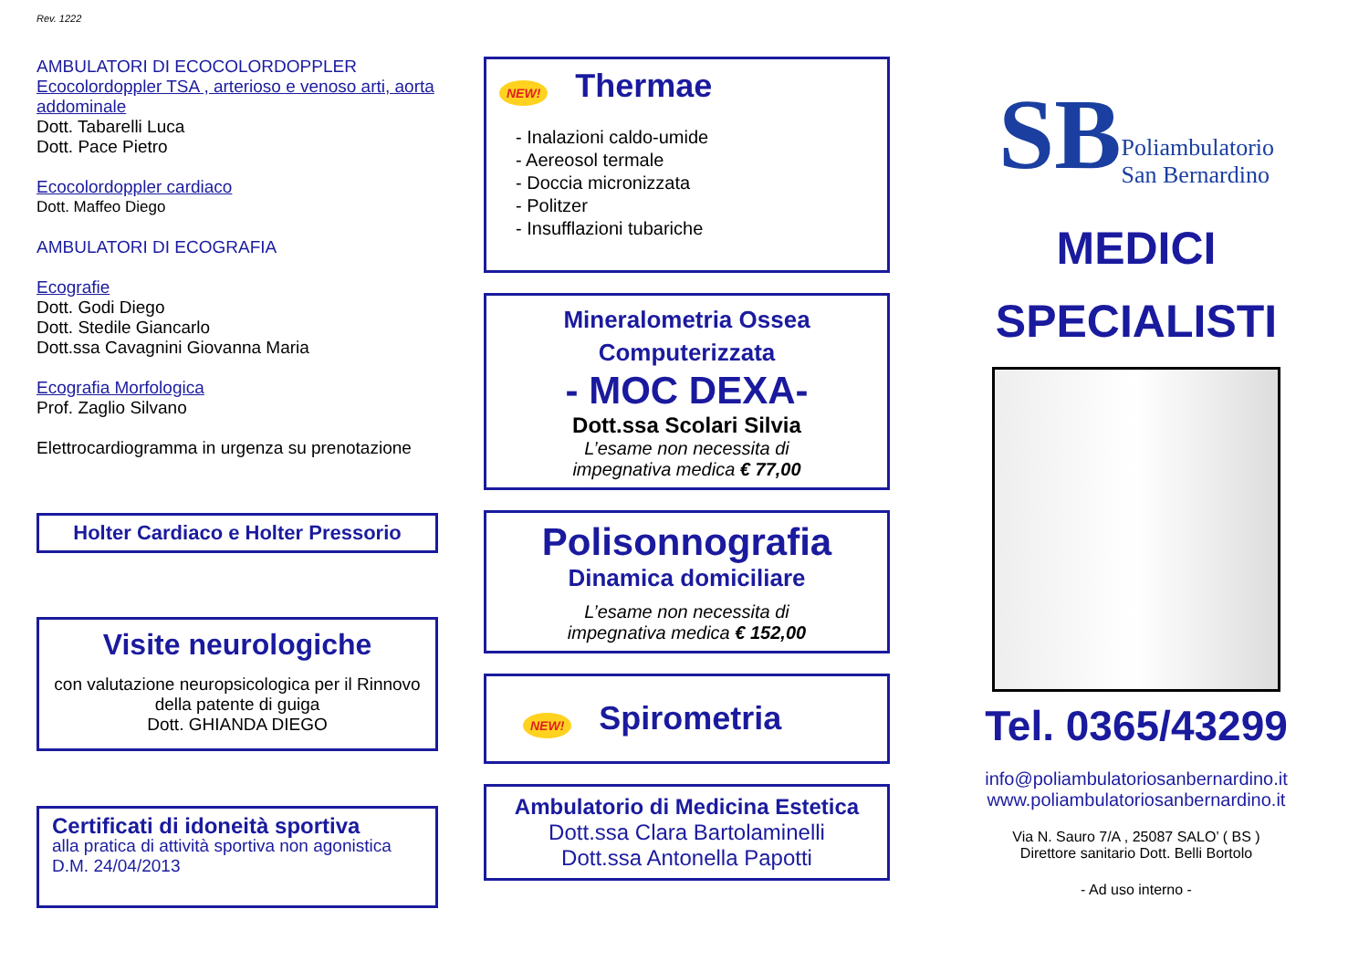Rev. 1222
AMBULATORI DI ECOCOLORDOPPLER
Ecocolordoppler TSA , arterioso e venoso arti, aorta addominale
Dott. Tabarelli Luca
Dott. Pace Pietro
Ecocolordoppler cardiaco
Dott. Maffeo Diego
AMBULATORI DI ECOGRAFIA
Ecografie
Dott. Godi Diego
Dott. Stedile Giancarlo
Dott.ssa Cavagnini Giovanna Maria
Ecografia Morfologica
Prof. Zaglio Silvano
Elettrocardiogramma in urgenza su prenotazione
Holter Cardiaco e Holter Pressorio
Visite neurologiche
con valutazione neuropsicologica per il Rinnovo della patente di guiga
Dott. GHIANDA DIEGO
Certificati di idoneità sportiva
alla pratica di attività sportiva non agonistica
D.M. 24/04/2013
NEW! Thermae
- Inalazioni caldo-umide
- Aereosol termale
- Doccia micronizzata
- Politzer
- Insufflazioni tubariche
Mineralometria Ossea
Computerizzata
- MOC DEXA-
Dott.ssa Scolari Silvia
L’esame non necessita di
impegnativa medica € 77,00
Polisonnografia
Dinamica domiciliare
L’esame non necessita di
impegnativa medica € 152,00
NEW! Spirometria
Ambulatorio di Medicina Estetica
Dott.ssa Clara Bartolaminelli
Dott.ssa Antonella Papotti
SB Poliambulatorio
San Bernardino
MEDICI
SPECIALISTI
Tel. 0365/43299
info@poliambulatoriosanbernardino.it
www.poliambulatoriosanbernardino.it
Via N. Sauro 7/A , 25087 SALO’ ( BS )
Direttore sanitario Dott. Belli Bortolo
- Ad uso interno -